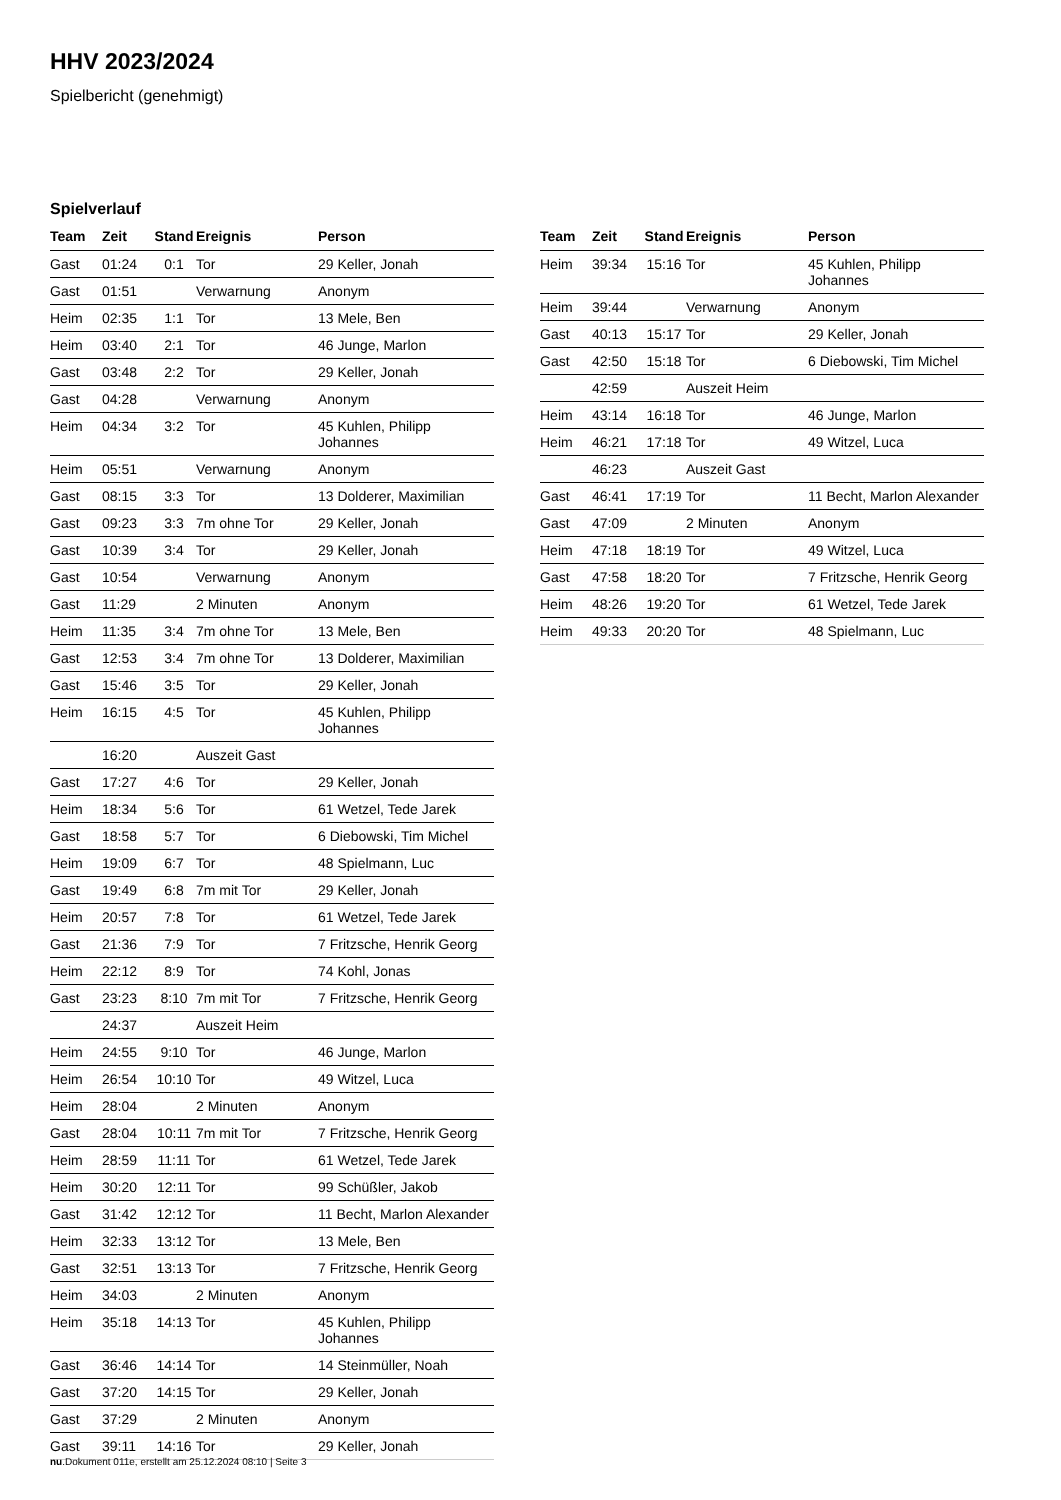HHV 2023/2024
Spielbericht (genehmigt)
Spielverlauf
| Team | Zeit | Stand | Ereignis | Person |
| --- | --- | --- | --- | --- |
| Gast | 01:24 | 0:1 | Tor | 29 Keller, Jonah |
| Gast | 01:51 | | Verwarnung | Anonym |
| Heim | 02:35 | 1:1 | Tor | 13 Mele, Ben |
| Heim | 03:40 | 2:1 | Tor | 46 Junge, Marlon |
| Gast | 03:48 | 2:2 | Tor | 29 Keller, Jonah |
| Gast | 04:28 | | Verwarnung | Anonym |
| Heim | 04:34 | 3:2 | Tor | 45 Kuhlen, Philipp Johannes |
| Heim | 05:51 | | Verwarnung | Anonym |
| Gast | 08:15 | 3:3 | Tor | 13 Dolderer, Maximilian |
| Gast | 09:23 | 3:3 | 7m ohne Tor | 29 Keller, Jonah |
| Gast | 10:39 | 3:4 | Tor | 29 Keller, Jonah |
| Gast | 10:54 | | Verwarnung | Anonym |
| Gast | 11:29 | | 2 Minuten | Anonym |
| Heim | 11:35 | 3:4 | 7m ohne Tor | 13 Mele, Ben |
| Gast | 12:53 | 3:4 | 7m ohne Tor | 13 Dolderer, Maximilian |
| Gast | 15:46 | 3:5 | Tor | 29 Keller, Jonah |
| Heim | 16:15 | 4:5 | Tor | 45 Kuhlen, Philipp Johannes |
| | 16:20 | | Auszeit Gast | |
| Gast | 17:27 | 4:6 | Tor | 29 Keller, Jonah |
| Heim | 18:34 | 5:6 | Tor | 61 Wetzel, Tede Jarek |
| Gast | 18:58 | 5:7 | Tor | 6 Diebowski, Tim Michel |
| Heim | 19:09 | 6:7 | Tor | 48 Spielmann, Luc |
| Gast | 19:49 | 6:8 | 7m mit Tor | 29 Keller, Jonah |
| Heim | 20:57 | 7:8 | Tor | 61 Wetzel, Tede Jarek |
| Gast | 21:36 | 7:9 | Tor | 7 Fritzsche, Henrik Georg |
| Heim | 22:12 | 8:9 | Tor | 74 Kohl, Jonas |
| Gast | 23:23 | 8:10 | 7m mit Tor | 7 Fritzsche, Henrik Georg |
| | 24:37 | | Auszeit Heim | |
| Heim | 24:55 | 9:10 | Tor | 46 Junge, Marlon |
| Heim | 26:54 | 10:10 | Tor | 49 Witzel, Luca |
| Heim | 28:04 | | 2 Minuten | Anonym |
| Gast | 28:04 | 10:11 | 7m mit Tor | 7 Fritzsche, Henrik Georg |
| Heim | 28:59 | 11:11 | Tor | 61 Wetzel, Tede Jarek |
| Heim | 30:20 | 12:11 | Tor | 99 Schüßler, Jakob |
| Gast | 31:42 | 12:12 | Tor | 11 Becht, Marlon Alexander |
| Heim | 32:33 | 13:12 | Tor | 13 Mele, Ben |
| Gast | 32:51 | 13:13 | Tor | 7 Fritzsche, Henrik Georg |
| Heim | 34:03 | | 2 Minuten | Anonym |
| Heim | 35:18 | 14:13 | Tor | 45 Kuhlen, Philipp Johannes |
| Gast | 36:46 | 14:14 | Tor | 14 Steinmüller, Noah |
| Gast | 37:20 | 14:15 | Tor | 29 Keller, Jonah |
| Gast | 37:29 | | 2 Minuten | Anonym |
| Gast | 39:11 | 14:16 | Tor | 29 Keller, Jonah |
| Team | Zeit | Stand | Ereignis | Person |
| --- | --- | --- | --- | --- |
| Heim | 39:34 | 15:16 | Tor | 45 Kuhlen, Philipp Johannes |
| Heim | 39:44 | | Verwarnung | Anonym |
| Gast | 40:13 | 15:17 | Tor | 29 Keller, Jonah |
| Gast | 42:50 | 15:18 | Tor | 6 Diebowski, Tim Michel |
| | 42:59 | | Auszeit Heim | |
| Heim | 43:14 | 16:18 | Tor | 46 Junge, Marlon |
| Heim | 46:21 | 17:18 | Tor | 49 Witzel, Luca |
| | 46:23 | | Auszeit Gast | |
| Gast | 46:41 | 17:19 | Tor | 11 Becht, Marlon Alexander |
| Gast | 47:09 | | 2 Minuten | Anonym |
| Heim | 47:18 | 18:19 | Tor | 49 Witzel, Luca |
| Gast | 47:58 | 18:20 | Tor | 7 Fritzsche, Henrik Georg |
| Heim | 48:26 | 19:20 | Tor | 61 Wetzel, Tede Jarek |
| Heim | 49:33 | 20:20 | Tor | 48 Spielmann, Luc |
nu.Dokument 011e, erstellt am 25.12.2024 08:10 | Seite 3